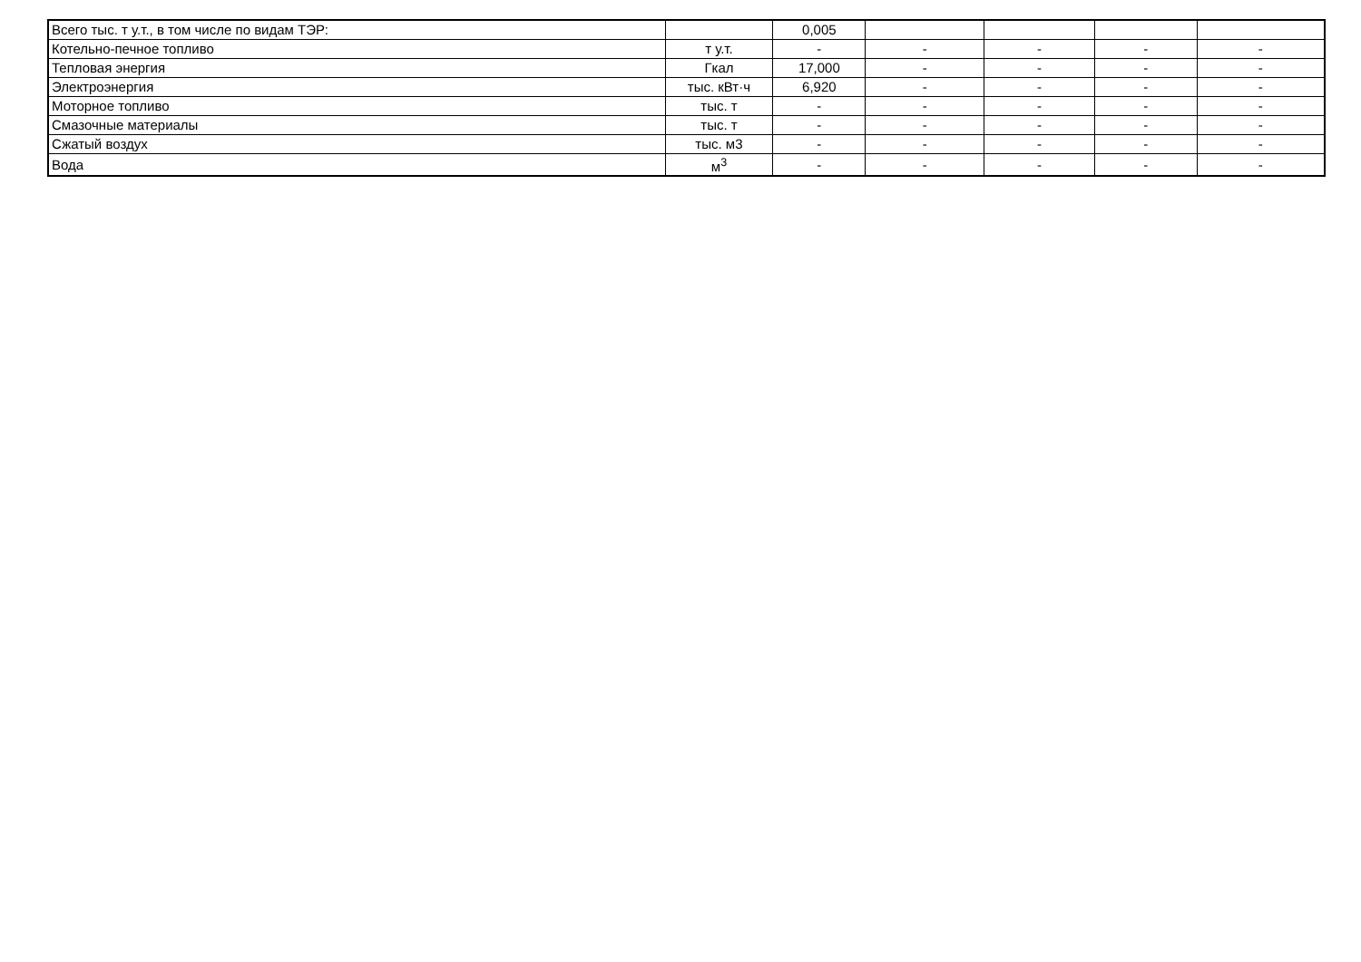| Всего тыс. т у.т., в том числе по видам ТЭР: | | 0,005 | | | | |
| Котельно-печное топливо | т у.т. | - | - | - | - | - |
| Тепловая энергия | Гкал | 17,000 | - | - | - | - |
| Электроэнергия | тыс. кВт·ч | 6,920 | - | - | - | - |
| Моторное топливо | тыс. т | - | - | - | - | - |
| Смазочные материалы | тыс. т | - | - | - | - | - |
| Сжатый воздух | тыс. м3 | - | - | - | - | - |
| Вода | м<sup>3</sup> | - | - | - | - | - |